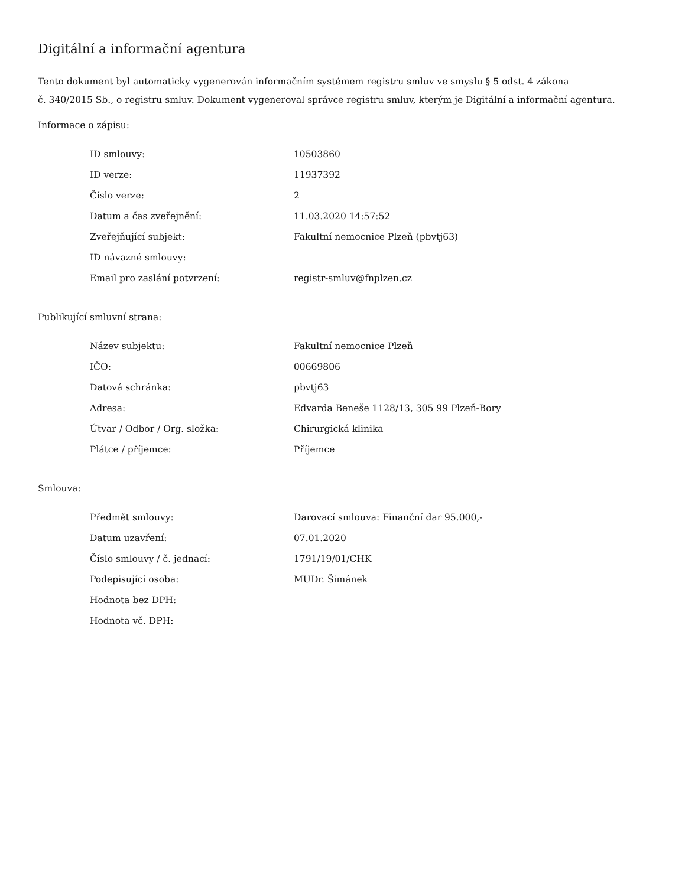Digitální a informační agentura
Tento dokument byl automaticky vygenerován informačním systémem registru smluv ve smyslu § 5 odst. 4 zákona
č. 340/2015 Sb., o registru smluv. Dokument vygeneroval správce registru smluv, kterým je Digitální a informační agentura.
Informace o zápisu:
| ID smlouvy: | 10503860 |
| ID verze: | 11937392 |
| Číslo verze: | 2 |
| Datum a čas zveřejnění: | 11.03.2020 14:57:52 |
| Zveřejňující subjekt: | Fakultní nemocnice Plzeň (pbvtj63) |
| ID návazné smlouvy: | |
| Email pro zaslání potvrzení: | registr-smluv@fnplzen.cz |
Publikující smluvní strana:
| Název subjektu: | Fakultní nemocnice Plzeň |
| IČO: | 00669806 |
| Datová schránka: | pbvtj63 |
| Adresa: | Edvarda Beneše 1128/13, 305 99 Plzeň-Bory |
| Útvar / Odbor / Org. složka: | Chirurgická klinika |
| Plátce / příjemce: | Příjemce |
Smlouva:
| Předmět smlouvy: | Darovací smlouva: Finanční dar 95.000,- |
| Datum uzavření: | 07.01.2020 |
| Číslo smlouvy / č. jednací: | 1791/19/01/CHK |
| Podepisující osoba: | MUDr. Šimánek |
| Hodnota bez DPH: | |
| Hodnota vč. DPH: | |